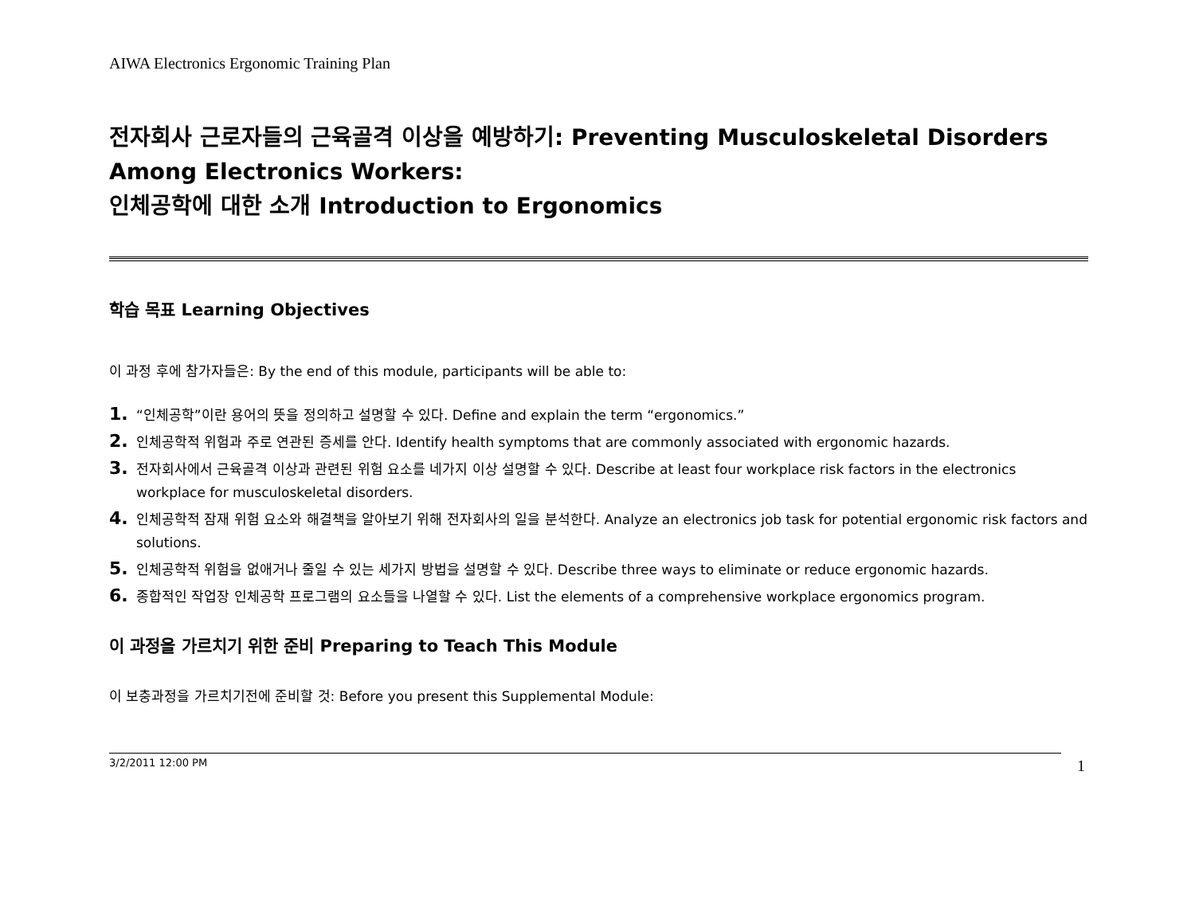AIWA Electronics Ergonomic Training Plan
전자회사 근로자들의 근육골격 이상을 예방하기: Preventing Musculoskeletal Disorders Among Electronics Workers:
인체공학에 대한 소개 Introduction to Ergonomics
학습 목표 Learning Objectives
이 과정 후에 참가자들은: By the end of this module, participants will be able to:
1. “인체공학”이란 용어의 뜻을 정의하고 설명할 수 있다. Define and explain the term “ergonomics.”
2. 인체공학적 위험과 주로 연관된 증세를 안다. Identify health symptoms that are commonly associated with ergonomic hazards.
3. 전자회사에서 근육골격 이상과 관련된 위험 요소를 네가지 이상 설명할 수 있다. Describe at least four workplace risk factors in the electronics workplace for musculoskeletal disorders.
4. 인체공학적 잠재 위험 요소와 해결책을 알아보기 위해 전자회사의 일을 분석한다. Analyze an electronics job task for potential ergonomic risk factors and solutions.
5. 인체공학적 위험을 없애거나 줄일 수 있는 세가지 방법을 설명할 수 있다. Describe three ways to eliminate or reduce ergonomic hazards.
6. 종합적인 작업장 인체공학 프로그램의 요소들을 나열할 수 있다. List the elements of a comprehensive workplace ergonomics program.
이 과정을 가르치기 위한 준비 Preparing to Teach This Module
이 보충과정을 가르치기전에 준비할 것: Before you present this Supplemental Module:
3/2/2011 12:00 PM 1